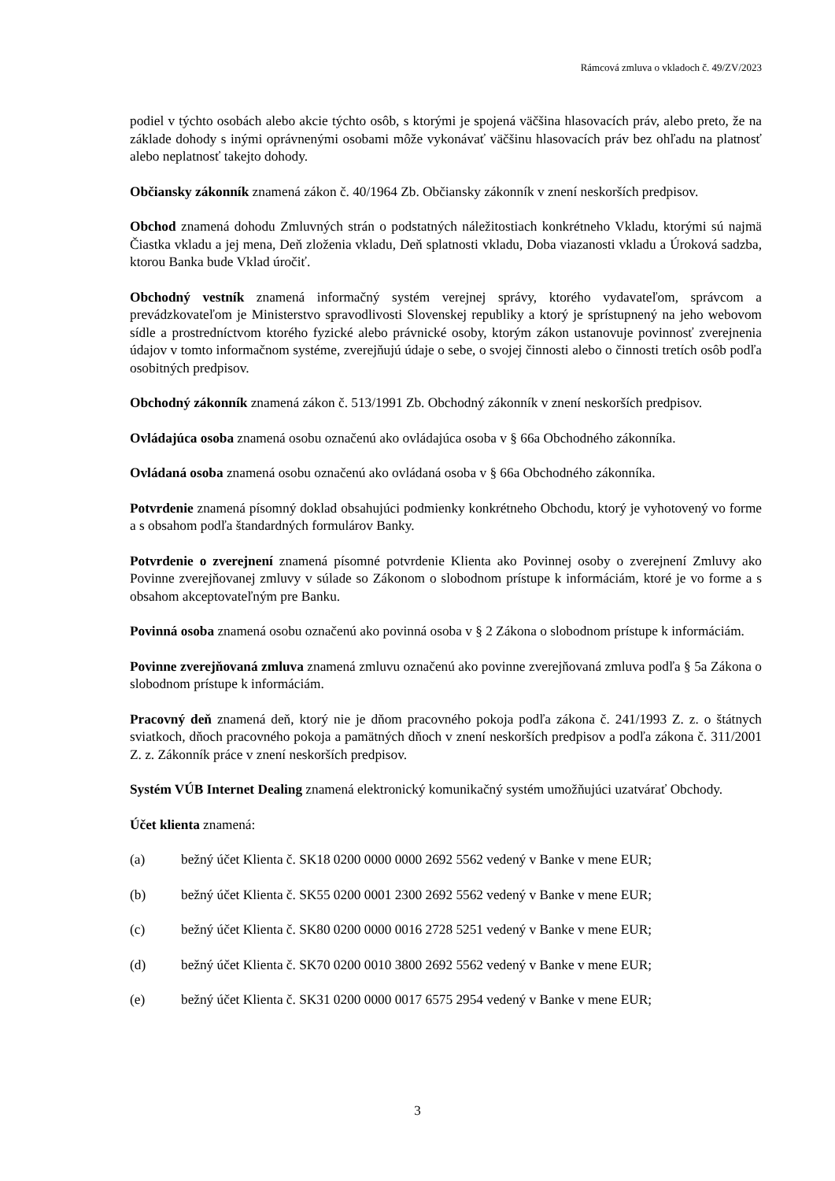Rámcová zmluva o vkladoch č. 49/ZV/2023
podiel v týchto osobách alebo akcie týchto osôb, s ktorými je spojená väčšina hlasovacích práv, alebo preto, že na základe dohody s inými oprávnenými osobami môže vykonávať väčšinu hlasovacích práv bez ohľadu na platnosť alebo neplatnosť takejto dohody.
Občiansky zákonník znamená zákon č. 40/1964 Zb. Občiansky zákonník v znení neskorších predpisov.
Obchod znamená dohodu Zmluvných strán o podstatných náležitostiach konkrétneho Vkladu, ktorými sú najmä Čiastka vkladu a jej mena, Deň zloženia vkladu, Deň splatnosti vkladu, Doba viazanosti vkladu a Úroková sadzba, ktorou Banka bude Vklad úročiť.
Obchodný vestník znamená informačný systém verejnej správy, ktorého vydavateľom, správcom a prevádzkovateľom je Ministerstvo spravodlivosti Slovenskej republiky a ktorý je sprístupnený na jeho webovom sídle a prostredníctvom ktorého fyzické alebo právnické osoby, ktorým zákon ustanovuje povinnosť zverejnenia údajov v tomto informačnom systéme, zverejňujú údaje o sebe, o svojej činnosti alebo o činnosti tretích osôb podľa osobitných predpisov.
Obchodný zákonník znamená zákon č. 513/1991 Zb. Obchodný zákonník v znení neskorších predpisov.
Ovládajúca osoba znamená osobu označenú ako ovládajúca osoba v § 66a Obchodného zákonníka.
Ovládaná osoba znamená osobu označenú ako ovládaná osoba v § 66a Obchodného zákonníka.
Potvrdenie znamená písomný doklad obsahujúci podmienky konkrétneho Obchodu, ktorý je vyhotovený vo forme a s obsahom podľa štandardných formulárov Banky.
Potvrdenie o zverejnení znamená písomné potvrdenie Klienta ako Povinnej osoby o zverejnení Zmluvy ako Povinne zverejňovanej zmluvy v súlade so Zákonom o slobodnom prístupe k informáciám, ktoré je vo forme a s obsahom akceptovateľným pre Banku.
Povinná osoba znamená osobu označenú ako povinná osoba v § 2 Zákona o slobodnom prístupe k informáciám.
Povinne zverejňovaná zmluva znamená zmluvu označenú ako povinne zverejňovaná zmluva podľa § 5a Zákona o slobodnom prístupe k informáciám.
Pracovný deň znamená deň, ktorý nie je dňom pracovného pokoja podľa zákona č. 241/1993 Z. z. o štátnych sviatkoch, dňoch pracovného pokoja a pamätných dňoch v znení neskorších predpisov a podľa zákona č. 311/2001 Z. z. Zákonník práce v znení neskorších predpisov.
Systém VÚB Internet Dealing znamená elektronický komunikačný systém umožňujúci uzatvárať Obchody.
Účet klienta znamená:
(a) bežný účet Klienta č. SK18 0200 0000 0000 2692 5562 vedený v Banke v mene EUR;
(b) bežný účet Klienta č. SK55 0200 0001 2300 2692 5562 vedený v Banke v mene EUR;
(c) bežný účet Klienta č. SK80 0200 0000 0016 2728 5251 vedený v Banke v mene EUR;
(d) bežný účet Klienta č. SK70 0200 0010 3800 2692 5562 vedený v Banke v mene EUR;
(e) bežný účet Klienta č. SK31 0200 0000 0017 6575 2954 vedený v Banke v mene EUR;
3